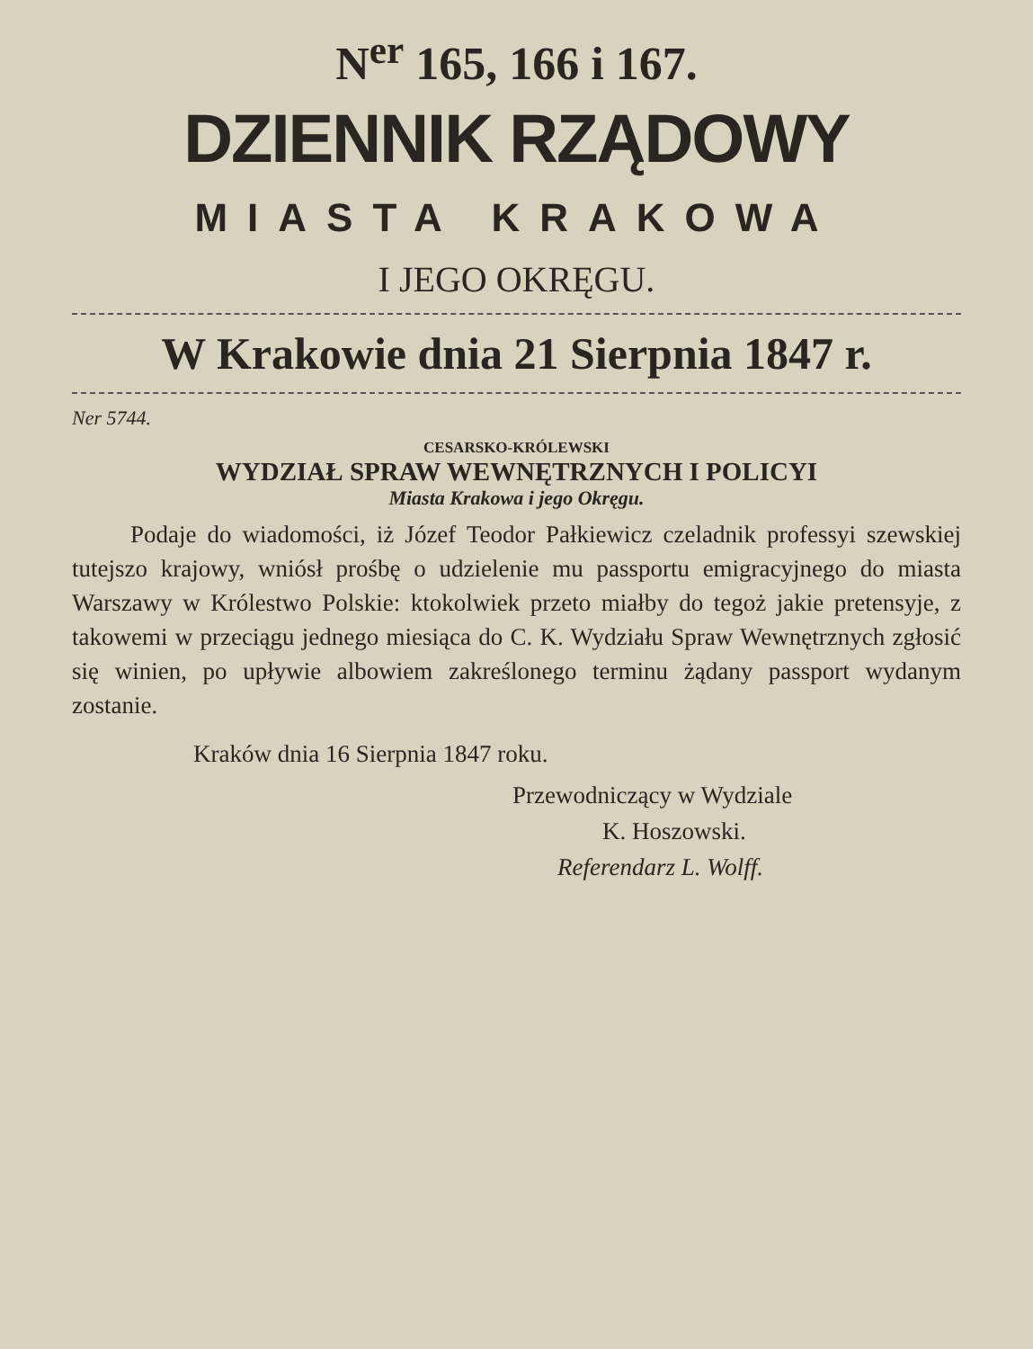N<sup>er</sup> 165, 166 i 167.
DZIENNIK RZĄDOWY
MIASTA KRAKOWA
I JEGO OKRĘGU.
W Krakowie dnia 21 Sierpnia 1847 r.
Ner 5744.
CESARSKO-KRÓLEWSKI
WYDZIAŁ SPRAW WEWNĘTRZNYCH I POLICYI
Miasta Krakowa i jego Okręgu.
Podaje do wiadomości, iż Józef Teodor Pałkiewicz czeladnik professyi szewskiej tutejszo krajowy, wniósł prośbę o udzielenie mu passportu emigracyjnego do miasta Warszawy w Królestwo Polskie: ktokolwiek przeto miałby do tegoż jakie pretensyje, z takowemi w przeciągu jednego miesiąca do C. K. Wydziału Spraw Wewnętrznych zgłosić się winien, po upływie albowiem zakreślonego terminu żądany passport wydanym zostanie.
Kraków dnia 16 Sierpnia 1847 roku.
Przewodniczący w Wydziale
K. Hoszowski.
Referendarz L. Wolff.